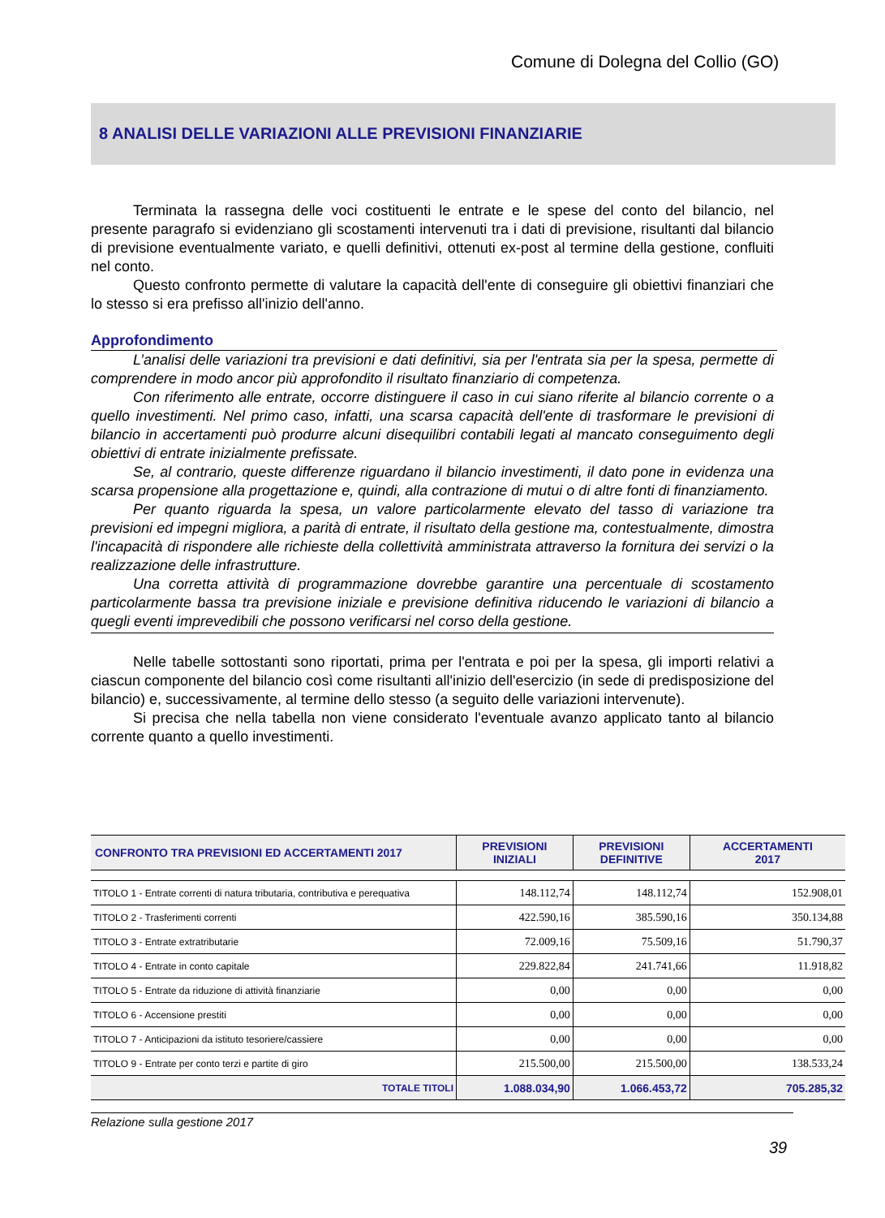Comune di Dolegna del Collio (GO)
8 ANALISI DELLE VARIAZIONI ALLE PREVISIONI FINANZIARIE
Terminata la rassegna delle voci costituenti le entrate e le spese del conto del bilancio, nel presente paragrafo si evidenziano gli scostamenti intervenuti tra i dati di previsione, risultanti dal bilancio di previsione eventualmente variato, e quelli definitivi, ottenuti ex-post al termine della gestione, confluiti nel conto.
Questo confronto permette di valutare la capacità dell'ente di conseguire gli obiettivi finanziari che lo stesso si era prefisso all'inizio dell'anno.
Approfondimento
L’analisi delle variazioni tra previsioni e dati definitivi, sia per l'entrata sia per la spesa, permette di comprendere in modo ancor più approfondito il risultato finanziario di competenza.
Con riferimento alle entrate, occorre distinguere il caso in cui siano riferite al bilancio corrente o a quello investimenti. Nel primo caso, infatti, una scarsa capacità dell'ente di trasformare le previsioni di bilancio in accertamenti può produrre alcuni disequilibri contabili legati al mancato conseguimento degli obiettivi di entrate inizialmente prefissate.
Se, al contrario, queste differenze riguardano il bilancio investimenti, il dato pone in evidenza una scarsa propensione alla progettazione e, quindi, alla contrazione di mutui o di altre fonti di finanziamento.
Per quanto riguarda la spesa, un valore particolarmente elevato del tasso di variazione tra previsioni ed impegni migliora, a parità di entrate, il risultato della gestione ma, contestualmente, dimostra l'incapacità di rispondere alle richieste della collettività amministrata attraverso la fornitura dei servizi o la realizzazione delle infrastrutture.
Una corretta attività di programmazione dovrebbe garantire una percentuale di scostamento particolarmente bassa tra previsione iniziale e previsione definitiva riducendo le variazioni di bilancio a quegli eventi imprevedibili che possono verificarsi nel corso della gestione.
Nelle tabelle sottostanti sono riportati, prima per l'entrata e poi per la spesa, gli importi relativi a ciascun componente del bilancio così come risultanti all'inizio dell'esercizio (in sede di predisposizione del bilancio) e, successivamente, al termine dello stesso (a seguito delle variazioni intervenute).
Si precisa che nella tabella non viene considerato l'eventuale avanzo applicato tanto al bilancio corrente quanto a quello investimenti.
| CONFRONTO TRA PREVISIONI ED ACCERTAMENTI 2017 | PREVISIONI INIZIALI | PREVISIONI DEFINITIVE | ACCERTAMENTI 2017 |
| --- | --- | --- | --- |
| TITOLO 1 - Entrate correnti di natura tributaria, contributiva e perequativa | 148.112,74 | 148.112,74 | 152.908,01 |
| TITOLO 2 - Trasferimenti correnti | 422.590,16 | 385.590,16 | 350.134,88 |
| TITOLO 3 - Entrate extratributarie | 72.009,16 | 75.509,16 | 51.790,37 |
| TITOLO 4 - Entrate in conto capitale | 229.822,84 | 241.741,66 | 11.918,82 |
| TITOLO 5 - Entrate da riduzione di attività finanziarie | 0,00 | 0,00 | 0,00 |
| TITOLO 6 - Accensione prestiti | 0,00 | 0,00 | 0,00 |
| TITOLO 7 - Anticipazioni da istituto tesoriere/cassiere | 0,00 | 0,00 | 0,00 |
| TITOLO 9 - Entrate per conto terzi e partite di giro | 215.500,00 | 215.500,00 | 138.533,24 |
| TOTALE TITOLI | 1.088.034,90 | 1.066.453,72 | 705.285,32 |
Relazione sulla gestione 2017
39